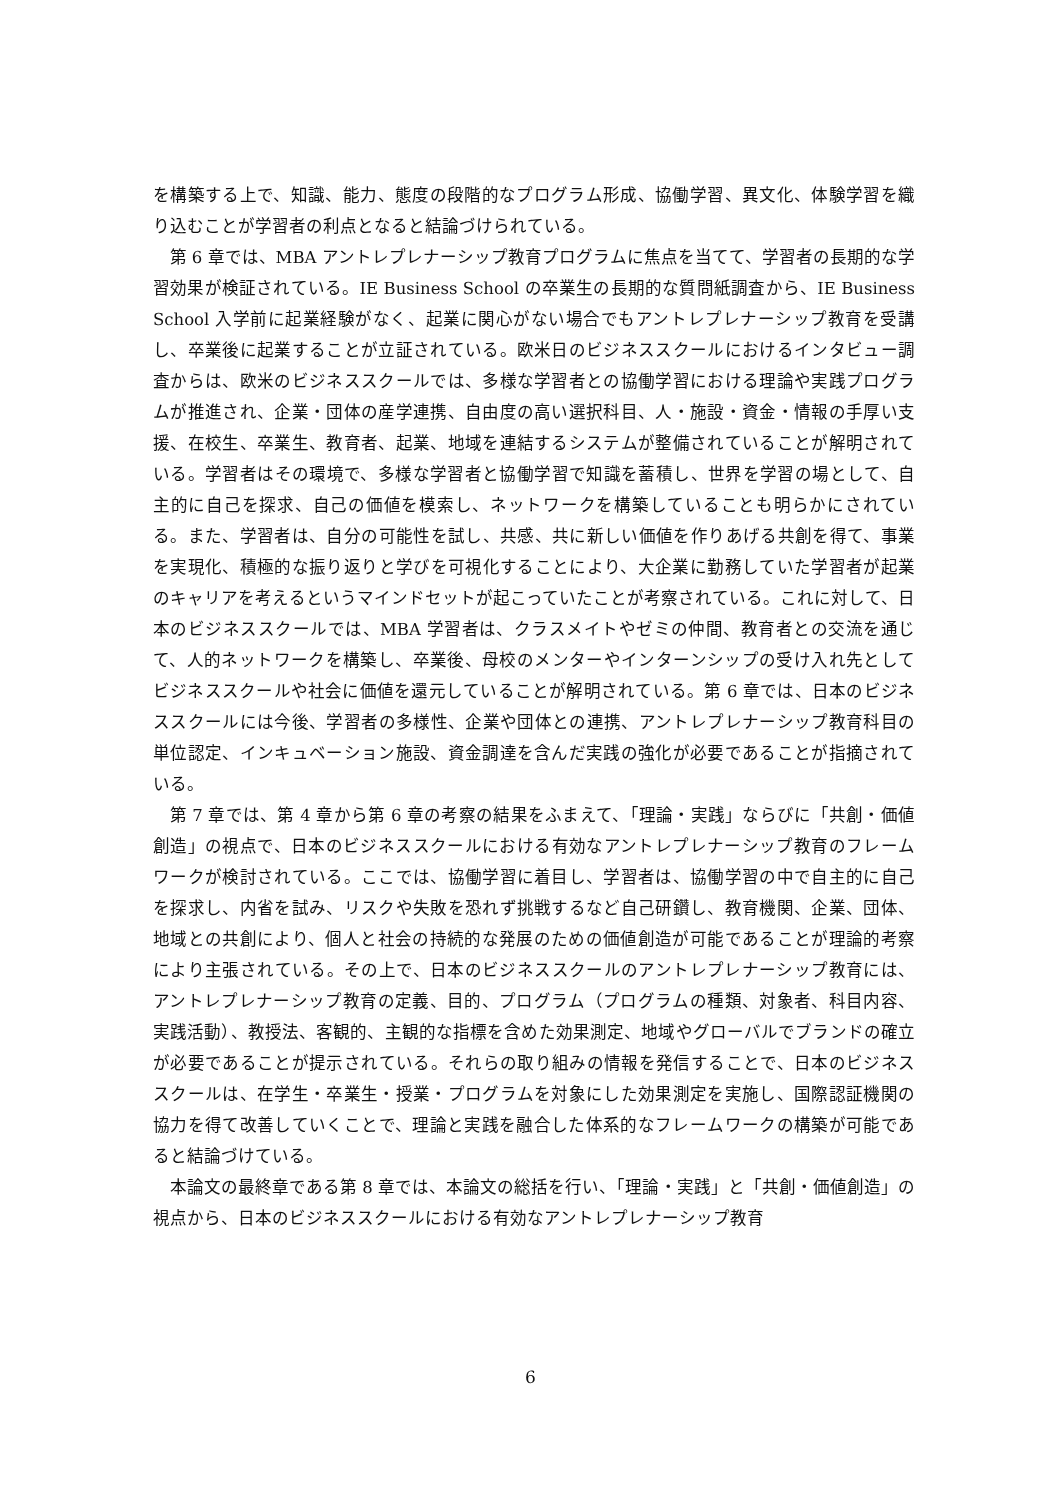を構築する上で、知識、能力、態度の段階的なプログラム形成、協働学習、異文化、体験学習を織り込むことが学習者の利点となると結論づけられている。
第 6 章では、MBA アントレプレナーシップ教育プログラムに焦点を当てて、学習者の長期的な学習効果が検証されている。IE Business School の卒業生の長期的な質問紙調査から、IE Business School 入学前に起業経験がなく、起業に関心がない場合でもアントレプレナーシップ教育を受講し、卒業後に起業することが立証されている。欧米日のビジネススクールにおけるインタビュー調査からは、欧米のビジネススクールでは、多様な学習者との協働学習における理論や実践プログラムが推進され、企業・団体の産学連携、自由度の高い選択科目、人・施設・資金・情報の手厚い支援、在校生、卒業生、教育者、起業、地域を連結するシステムが整備されていることが解明されている。学習者はその環境で、多様な学習者と協働学習で知識を蓄積し、世界を学習の場として、自主的に自己を探求、自己の価値を模索し、ネットワークを構築していることも明らかにされている。また、学習者は、自分の可能性を試し、共感、共に新しい価値を作りあげる共創を得て、事業を実現化、積極的な振り返りと学びを可視化することにより、大企業に勤務していた学習者が起業のキャリアを考えるというマインドセットが起こっていたことが考察されている。これに対して、日本のビジネススクールでは、MBA 学習者は、クラスメイトやゼミの仲間、教育者との交流を通じて、人的ネットワークを構築し、卒業後、母校のメンターやインターンシップの受け入れ先としてビジネススクールや社会に価値を還元していることが解明されている。第 6 章では、日本のビジネススクールには今後、学習者の多様性、企業や団体との連携、アントレプレナーシップ教育科目の単位認定、インキュベーション施設、資金調達を含んだ実践の強化が必要であることが指摘されている。
第 7 章では、第 4 章から第 6 章の考察の結果をふまえて、「理論・実践」ならびに「共創・価値創造」の視点で、日本のビジネススクールにおける有効なアントレプレナーシップ教育のフレームワークが検討されている。ここでは、協働学習に着目し、学習者は、協働学習の中で自主的に自己を探求し、内省を試み、リスクや失敗を恐れず挑戦するなど自己研鑽し、教育機関、企業、団体、地域との共創により、個人と社会の持続的な発展のための価値創造が可能であることが理論的考察により主張されている。その上で、日本のビジネススクールのアントレプレナーシップ教育には、アントレプレナーシップ教育の定義、目的、プログラム（プログラムの種類、対象者、科目内容、実践活動）、教授法、客観的、主観的な指標を含めた効果測定、地域やグローバルでブランドの確立が必要であることが提示されている。それらの取り組みの情報を発信することで、日本のビジネススクールは、在学生・卒業生・授業・プログラムを対象にした効果測定を実施し、国際認証機関の協力を得て改善していくことで、理論と実践を融合した体系的なフレームワークの構築が可能であると結論づけている。
本論文の最終章である第 8 章では、本論文の総括を行い、「理論・実践」と「共創・価値創造」の視点から、日本のビジネススクールにおける有効なアントレプレナーシップ教育
6